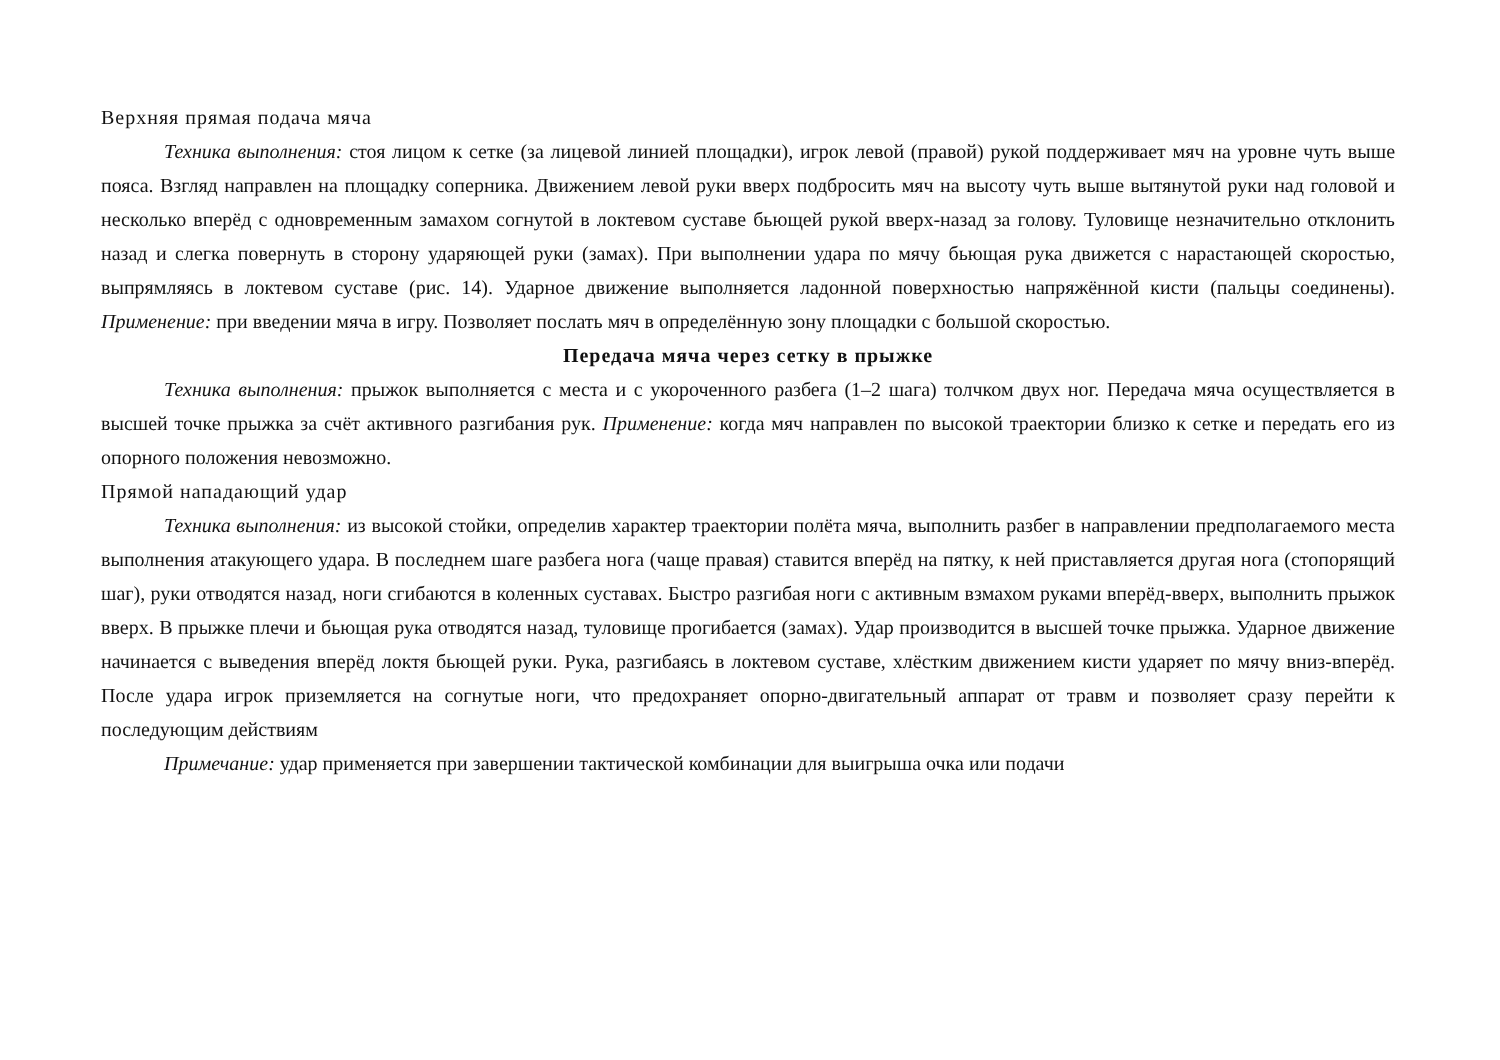Верхняя прямая подача мяча
Техника выполнения: стоя лицом к сетке (за лицевой линией площадки), игрок левой (правой) рукой поддерживает мяч на уровне чуть выше пояса. Взгляд направлен на площадку соперника. Движением левой руки вверх подбросить мяч на высоту чуть выше вытянутой руки над головой и несколько вперёд с одновременным замахом согнутой в локтевом суставе бьющей рукой вверх-назад за голову. Туловище незначительно отклонить назад и слегка повернуть в сторону ударяющей руки (замах). При выполнении удара по мячу бьющая рука движется с нарастающей скоростью, выпрямляясь в локтевом суставе (рис. 14). Ударное движение выполняется ладонной поверхностью напряжённой кисти (пальцы соединены). Применение: при введении мяча в игру. Позволяет послать мяч в определённую зону площадки с большой скоростью.
Передача мяча через сетку в прыжке
Техника выполнения: прыжок выполняется с места и с укороченного разбега (1–2 шага) толчком двух ног. Передача мяча осуществляется в высшей точке прыжка за счёт активного разгибания рук. Применение: когда мяч направлен по высокой траектории близко к сетке и передать его из опорного положения невозможно.
Прямой нападающий удар
Техника выполнения: из высокой стойки, определив характер траектории полёта мяча, выполнить разбег в направлении предполагаемого места выполнения атакующего удара. В последнем шаге разбега нога (чаще правая) ставится вперёд на пятку, к ней приставляется другая нога (стопорящий шаг), руки отводятся назад, ноги сгибаются в коленных суставах. Быстро разгибая ноги с активным взмахом руками вперёд-вверх, выполнить прыжок вверх. В прыжке плечи и бьющая рука отводятся назад, туловище прогибается (замах). Удар производится в высшей точке прыжка. Ударное движение начинается с выведения вперёд локтя бьющей руки. Рука, разгибаясь в локтевом суставе, хлёстким движением кисти ударяет по мячу вниз-вперёд. После удара игрок приземляется на согнутые ноги, что предохраняет опорно-двигательный аппарат от травм и позволяет сразу перейти к последующим действиям
Примечание: удар применяется при завершении тактической комбинации для выигрыша очка или подачи